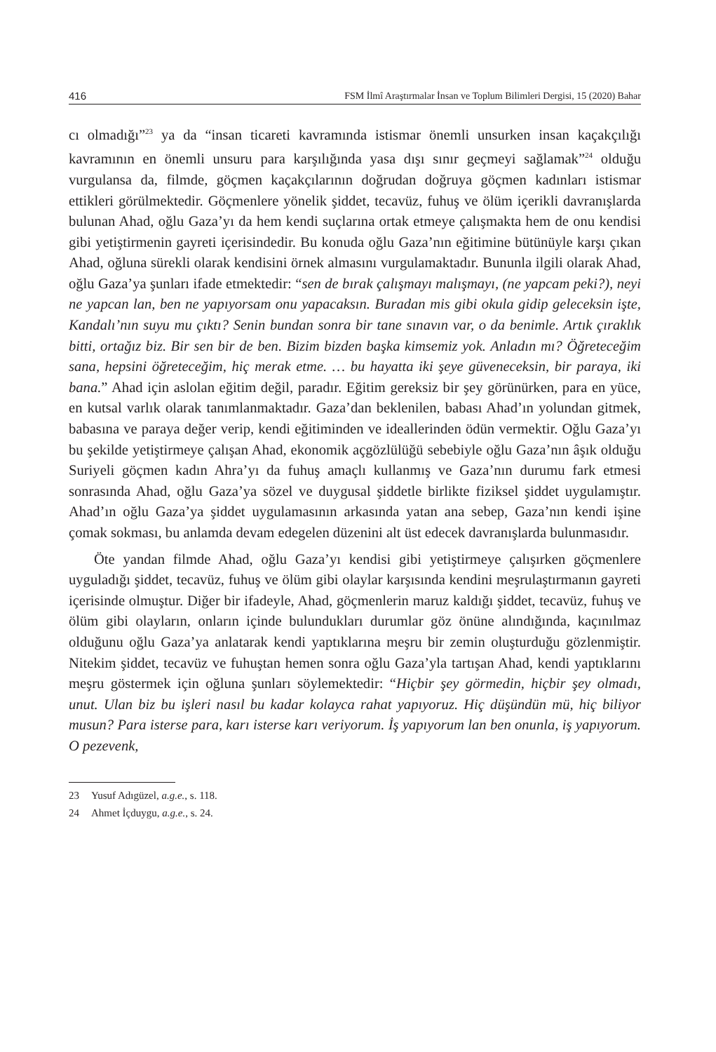416 FSM İlmî Araştırmalar İnsan ve Toplum Bilimleri Dergisi, 15 (2020) Bahar
cı olmadığı”<sup>23</sup> ya da “insan ticareti kavramında istismar önemli unsurken insan kaçakçılığı kavramının en önemli unsuru para karşılığında yasa dışı sınır geçmeyi sağlamak”<sup>24</sup> olduğu vurgulansa da, filmde, göçmen kaçakçılarının doğrudan doğruya göçmen kadınları istismar ettikleri görülmektedir. Göçmenlere yönelik şiddet, tecavüz, fuhuş ve ölüm içerikli davranışlarda bulunan Ahad, oğlu Gaza’yı da hem kendi suçlarına ortak etmeye çalışmakta hem de onu kendisi gibi yetiştirmenin gayreti içerisindedir. Bu konuda oğlu Gaza’nın eğitimine bütünüyle karşı çıkan Ahad, oğluna sürekli olarak kendisini örnek almasını vurgulamaktadır. Bununla ilgili olarak Ahad, oğlu Gaza’ya şunları ifade etmektedir: “sen de bırak çalışmayı malışmayı, (ne yapcam peki?), neyi ne yapcan lan, ben ne yapıyorsam onu yapacaksın. Buradan mis gibi okula gidip geleceksin işte, Kandalı’nın suyu mu çıktı? Senin bundan sonra bir tane sınavın var, o da benimle. Artık çıraklık bitti, ortağız biz. Bir sen bir de ben. Bizim bizden başka kimsemiz yok. Anladın mı? Öğreteceğim sana, hepsini öğreteceğim, hiç merak etme. … bu hayatta iki şeye güveneceksin, bir paraya, iki bana.” Ahad için aslolan eğitim değil, paradır. Eğitim gereksiz bir şey görünürken, para en yüce, en kutsal varlık olarak tanımlanmaktadır. Gaza’dan beklenilen, babası Ahad’ın yolundan gitmek, babasına ve paraya değer verip, kendi eğitiminden ve ideallerinden ödün vermektir. Oğlu Gaza’yı bu şekilde yetiştirmeye çalışan Ahad, ekonomik açgözlülüğü sebebiyle oğlu Gaza’nın âşık olduğu Suriyeli göçmen kadın Ahra’yı da fuhuş amaçlı kullanmış ve Gaza’nın durumu fark etmesi sonrasında Ahad, oğlu Gaza’ya sözel ve duygusal şiddetle birlikte fiziksel şiddet uygulamıştır. Ahad’ın oğlu Gaza’ya şiddet uygulamasının arkasında yatan ana sebep, Gaza’nın kendi işine çomak sokması, bu anlamda devam edegelen düzenini alt üst edecek davranışlarda bulunmasıdır.
Öte yandan filmde Ahad, oğlu Gaza’yı kendisi gibi yetiştirmeye çalışırken göçmenlere uyguladığı şiddet, tecavüz, fuhuş ve ölüm gibi olaylar karşısında kendini meşrulaştırmanın gayreti içerisinde olmuştur. Diğer bir ifadeyle, Ahad, göçmenlerin maruz kaldığı şiddet, tecavüz, fuhuş ve ölüm gibi olayların, onların içinde bulundukları durumlar göz önüne alındığında, kaçınılmaz olduğunu oğlu Gaza’ya anlatarak kendi yaptıklarına meşru bir zemin oluşturduğu gözlenmiştir. Nitekim şiddet, tecavüz ve fuhuştan hemen sonra oğlu Gaza’yla tartışan Ahad, kendi yaptıklarını meşru göstermek için oğluna şunları söylemektedir: “Hiçbir şey görmedin, hiçbir şey olmadı, unut. Ulan biz bu işleri nasıl bu kadar kolayca rahat yapıyoruz. Hiç düşündün mü, hiç biliyor musun? Para isterse para, karı isterse karı veriyorum. İş yapıyorum lan ben onunla, iş yapıyorum. O pezevenk,
23 Yusuf Adıgüzel, a.g.e., s. 118.
24 Ahmet İçduygu, a.g.e., s. 24.